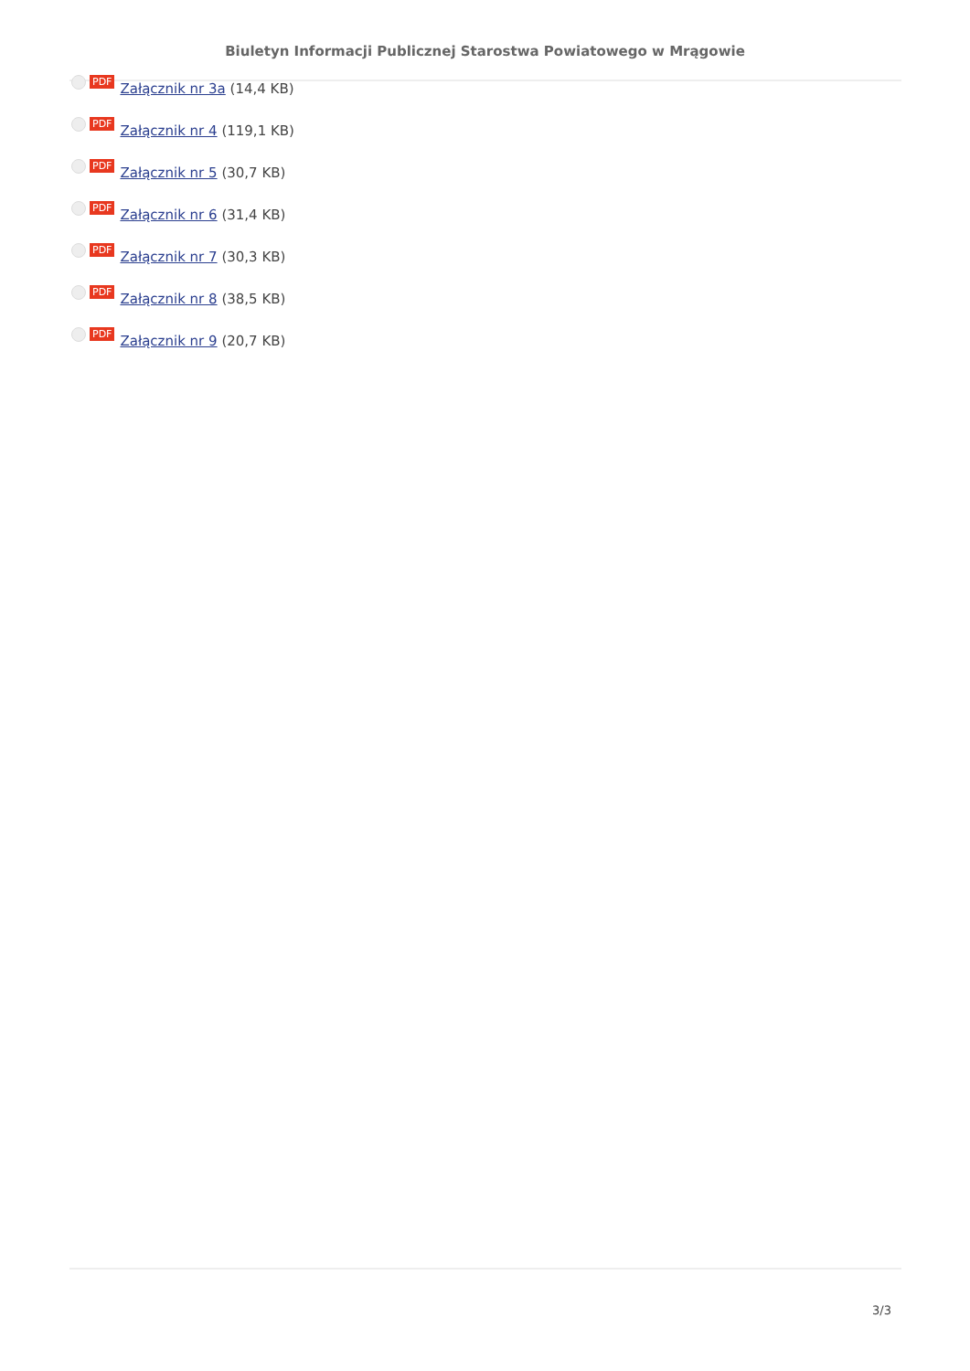Biuletyn Informacji Publicznej Starostwa Powiatowego w Mrągowie
PDF Załącznik nr 3a (14,4 KB)
PDF Załącznik nr 4 (119,1 KB)
PDF Załącznik nr 5 (30,7 KB)
PDF Załącznik nr 6 (31,4 KB)
PDF Załącznik nr 7 (30,3 KB)
PDF Załącznik nr 8 (38,5 KB)
PDF Załącznik nr 9 (20,7 KB)
3/3